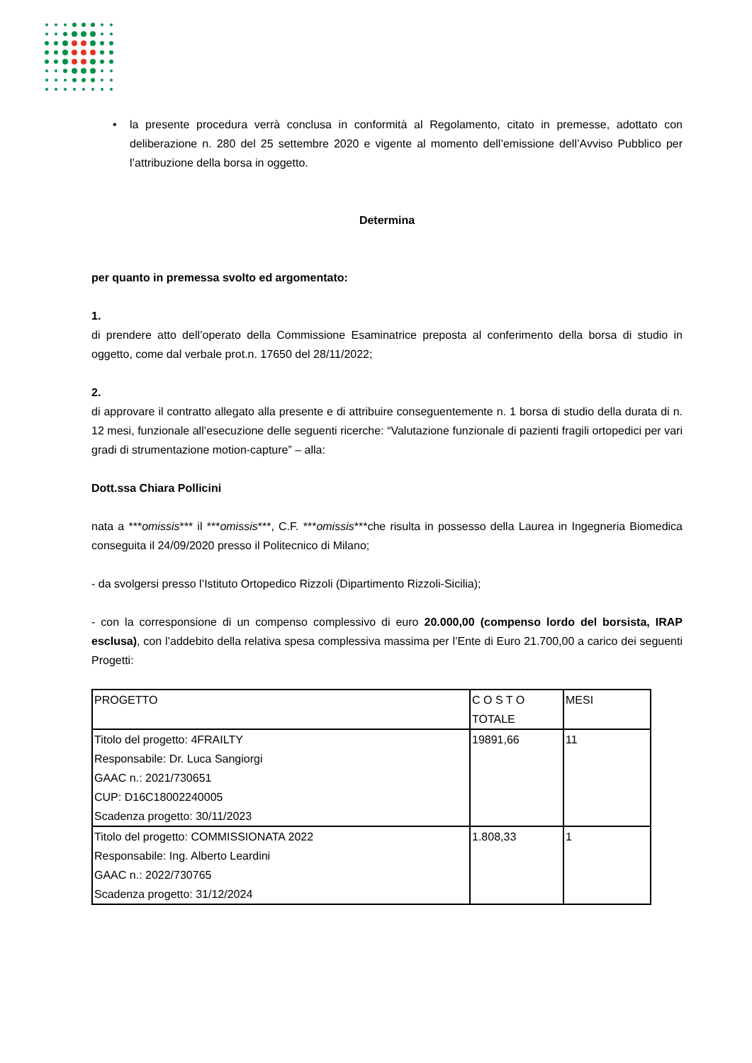• la presente procedura verrà conclusa in conformità al Regolamento, citato in premesse, adottato con deliberazione n. 280 del 25 settembre 2020 e vigente al momento dell’emissione dell’Avviso Pubblico per l’attribuzione della borsa in oggetto.
Determina
per quanto in premessa svolto ed argomentato:
1.
di prendere atto dell’operato della Commissione Esaminatrice preposta al conferimento della borsa di studio in oggetto, come dal verbale prot.n. 17650 del 28/11/2022;
2.
di approvare il contratto allegato alla presente e di attribuire conseguentemente n. 1 borsa di studio della durata di n. 12 mesi, funzionale all’esecuzione delle seguenti ricerche: “Valutazione funzionale di pazienti fragili ortopedici per vari gradi di strumentazione motion-capture” – alla:
Dott.ssa Chiara Pollicini
nata a ***omissis*** il ***omissis***, C.F. ***omissis***che risulta in possesso della Laurea in Ingegneria Biomedica conseguita il 24/09/2020 presso il Politecnico di Milano;
- da svolgersi presso l’Istituto Ortopedico Rizzoli (Dipartimento Rizzoli-Sicilia);
- con la corresponsione di un compenso complessivo di euro 20.000,00 (compenso lordo del borsista, IRAP esclusa), con l’addebito della relativa spesa complessiva massima per l’Ente di Euro 21.700,00 a carico dei seguenti Progetti:
| PROGETTO | C O S T O TOTALE | MESI |
| Titolo del progetto: 4FRAILTY Responsabile: Dr. Luca Sangiorgi GAAC n.: 2021/730651 CUP: D16C18002240005 Scadenza progetto: 30/11/2023 | 19891,66 | 11 |
| Titolo del progetto: COMMISSIONATA 2022 Responsabile: Ing. Alberto Leardini GAAC n.: 2022/730765 Scadenza progetto: 31/12/2024 | 1.808,33 | 1 |